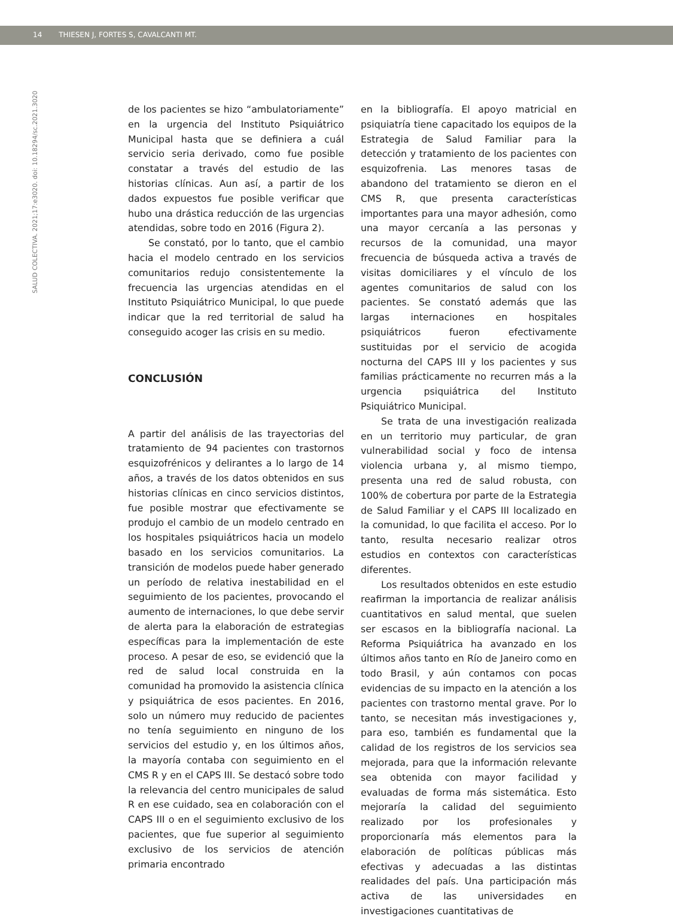14 THIESEN J, FORTES S, CAVALCANTI MT.
SALUD COLECTIVA. 2021;17:e3020. doi: 10.18294/sc.2021.3020
de los pacientes se hizo “ambulatoriamente” en la urgencia del Instituto Psiquiátrico Municipal hasta que se definiera a cuál servicio seria derivado, como fue posible constatar a través del estudio de las historias clínicas. Aun así, a partir de los dados expuestos fue posible verificar que hubo una drástica reducción de las urgencias atendidas, sobre todo en 2016 (Figura 2).
Se constató, por lo tanto, que el cambio hacia el modelo centrado en los servicios comunitarios redujo consistentemente la frecuencia las urgencias atendidas en el Instituto Psiquiátrico Municipal, lo que puede indicar que la red territorial de salud ha conseguido acoger las crisis en su medio.
CONCLUSIÓN
A partir del análisis de las trayectorias del tratamiento de 94 pacientes con trastornos esquizofrénicos y delirantes a lo largo de 14 años, a través de los datos obtenidos en sus historias clínicas en cinco servicios distintos, fue posible mostrar que efectivamente se produjo el cambio de un modelo centrado en los hospitales psiquiátricos hacia un modelo basado en los servicios comunitarios. La transición de modelos puede haber generado un período de relativa inestabilidad en el seguimiento de los pacientes, provocando el aumento de internaciones, lo que debe servir de alerta para la elaboración de estrategias específicas para la implementación de este proceso. A pesar de eso, se evidenció que la red de salud local construida en la comunidad ha promovido la asistencia clínica y psiquiátrica de esos pacientes. En 2016, solo un número muy reducido de pacientes no tenía seguimiento en ninguno de los servicios del estudio y, en los últimos años, la mayoría contaba con seguimiento en el CMS R y en el CAPS III. Se destacó sobre todo la relevancia del centro municipales de salud R en ese cuidado, sea en colaboración con el CAPS III o en el seguimiento exclusivo de los pacientes, que fue superior al seguimiento exclusivo de los servicios de atención primaria encontrado
en la bibliografía. El apoyo matricial en psiquiatría tiene capacitado los equipos de la Estrategia de Salud Familiar para la detección y tratamiento de los pacientes con esquizofrenia. Las menores tasas de abandono del tratamiento se dieron en el CMS R, que presenta características importantes para una mayor adhesión, como una mayor cercanía a las personas y recursos de la comunidad, una mayor frecuencia de búsqueda activa a través de visitas domiciliares y el vínculo de los agentes comunitarios de salud con los pacientes. Se constató además que las largas internaciones en hospitales psiquiátricos fueron efectivamente sustituidas por el servicio de acogida nocturna del CAPS III y los pacientes y sus familias prácticamente no recurren más a la urgencia psiquiátrica del Instituto Psiquiátrico Municipal.
Se trata de una investigación realizada en un territorio muy particular, de gran vulnerabilidad social y foco de intensa violencia urbana y, al mismo tiempo, presenta una red de salud robusta, con 100% de cobertura por parte de la Estrategia de Salud Familiar y el CAPS III localizado en la comunidad, lo que facilita el acceso. Por lo tanto, resulta necesario realizar otros estudios en contextos con características diferentes.
Los resultados obtenidos en este estudio reafirman la importancia de realizar análisis cuantitativos en salud mental, que suelen ser escasos en la bibliografía nacional. La Reforma Psiquiátrica ha avanzado en los últimos años tanto en Río de Janeiro como en todo Brasil, y aún contamos con pocas evidencias de su impacto en la atención a los pacientes con trastorno mental grave. Por lo tanto, se necesitan más investigaciones y, para eso, también es fundamental que la calidad de los registros de los servicios sea mejorada, para que la información relevante sea obtenida con mayor facilidad y evaluadas de forma más sistemática. Esto mejoraría la calidad del seguimiento realizado por los profesionales y proporcionaría más elementos para la elaboración de políticas públicas más efectivas y adecuadas a las distintas realidades del país. Una participación más activa de las universidades en investigaciones cuantitativas de